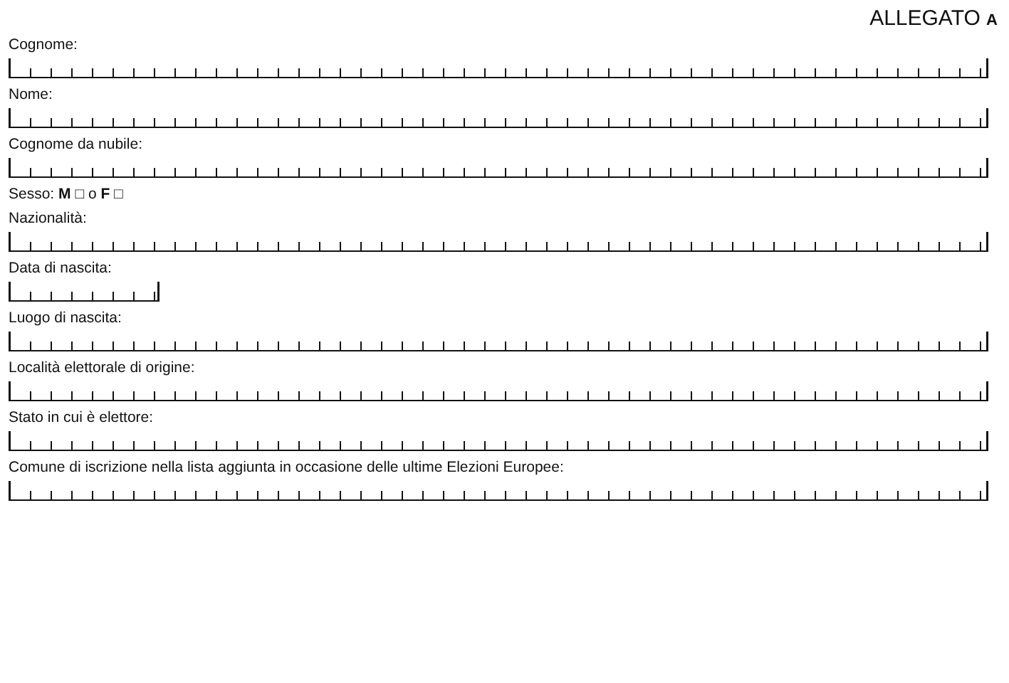ALLEGATO A
Cognome:
Nome:
Cognome da nubile:
Sesso: M □ o F □
Nazionalità:
Data di nascita:
Luogo di nascita:
Località elettorale di origine:
Stato in cui è elettore:
Comune di iscrizione nella lista aggiunta in occasione delle ultime Elezioni Europee: